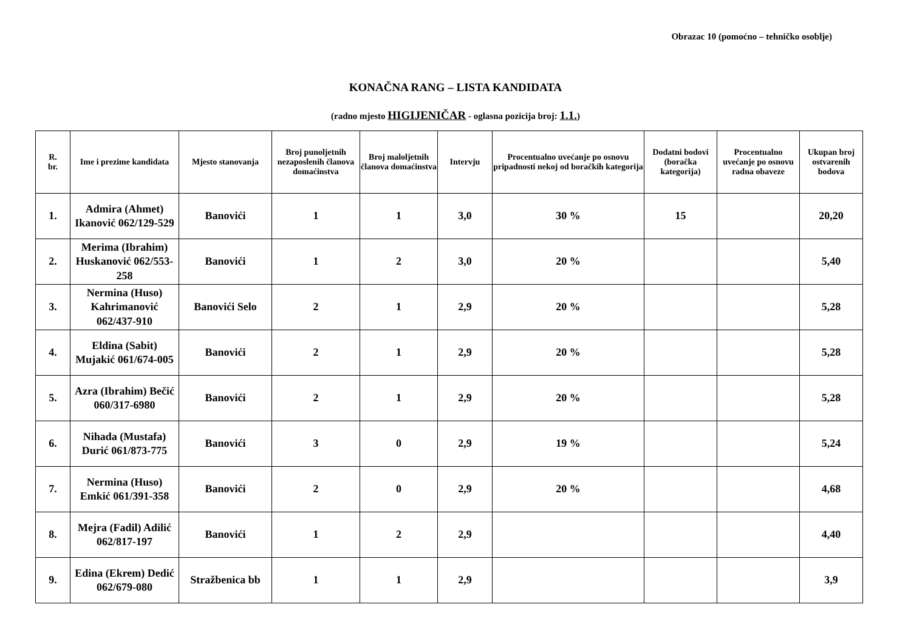Obrazac 10 (pomoćno – tehničko osoblje)
KONAČNA RANG – LISTA KANDIDATA
(radno mjesto HIGIJENIČAR - oglasna pozicija broj: 1.1.)
| R. br. | Ime i prezime kandidata | Mjesto stanovanja | Broj punoljetnih nezaposlenih članova domaćinstva | Broj maloljetnih članova domaćinstva | Intervju | Procentualno uvećanje po osnovu pripadnosti nekoj od boračkih kategorija | Dodatni bodovi (boračka kategorija) | Procentualno uvećanje po osnovu radna obaveze | Ukupan broj ostvarenih bodova |
| --- | --- | --- | --- | --- | --- | --- | --- | --- | --- |
| 1. | Admira (Ahmet) Ikanović 062/129-529 | Banovići | 1 | 1 | 3,0 | 30 % | 15 | | 20,20 |
| 2. | Merima (Ibrahim) Huskanović 062/553-258 | Banovići | 1 | 2 | 3,0 | 20 % | | | 5,40 |
| 3. | Nermina (Huso) Kahrimanović 062/437-910 | Banovići Selo | 2 | 1 | 2,9 | 20 % | | | 5,28 |
| 4. | Eldina (Sabit) Mujakić 061/674-005 | Banovići | 2 | 1 | 2,9 | 20 % | | | 5,28 |
| 5. | Azra (Ibrahim) Bečić 060/317-6980 | Banovići | 2 | 1 | 2,9 | 20 % | | | 5,28 |
| 6. | Nihada (Mustafa) Durić 061/873-775 | Banovići | 3 | 0 | 2,9 | 19 % | | | 5,24 |
| 7. | Nermina (Huso) Emkić 061/391-358 | Banovići | 2 | 0 | 2,9 | 20 % | | | 4,68 |
| 8. | Mejra (Fadil) Adilić 062/817-197 | Banovići | 1 | 2 | 2,9 | | | | 4,40 |
| 9. | Edina (Ekrem) Dedić 062/679-080 | Stražbenica bb | 1 | 1 | 2,9 | | | | 3,9 |